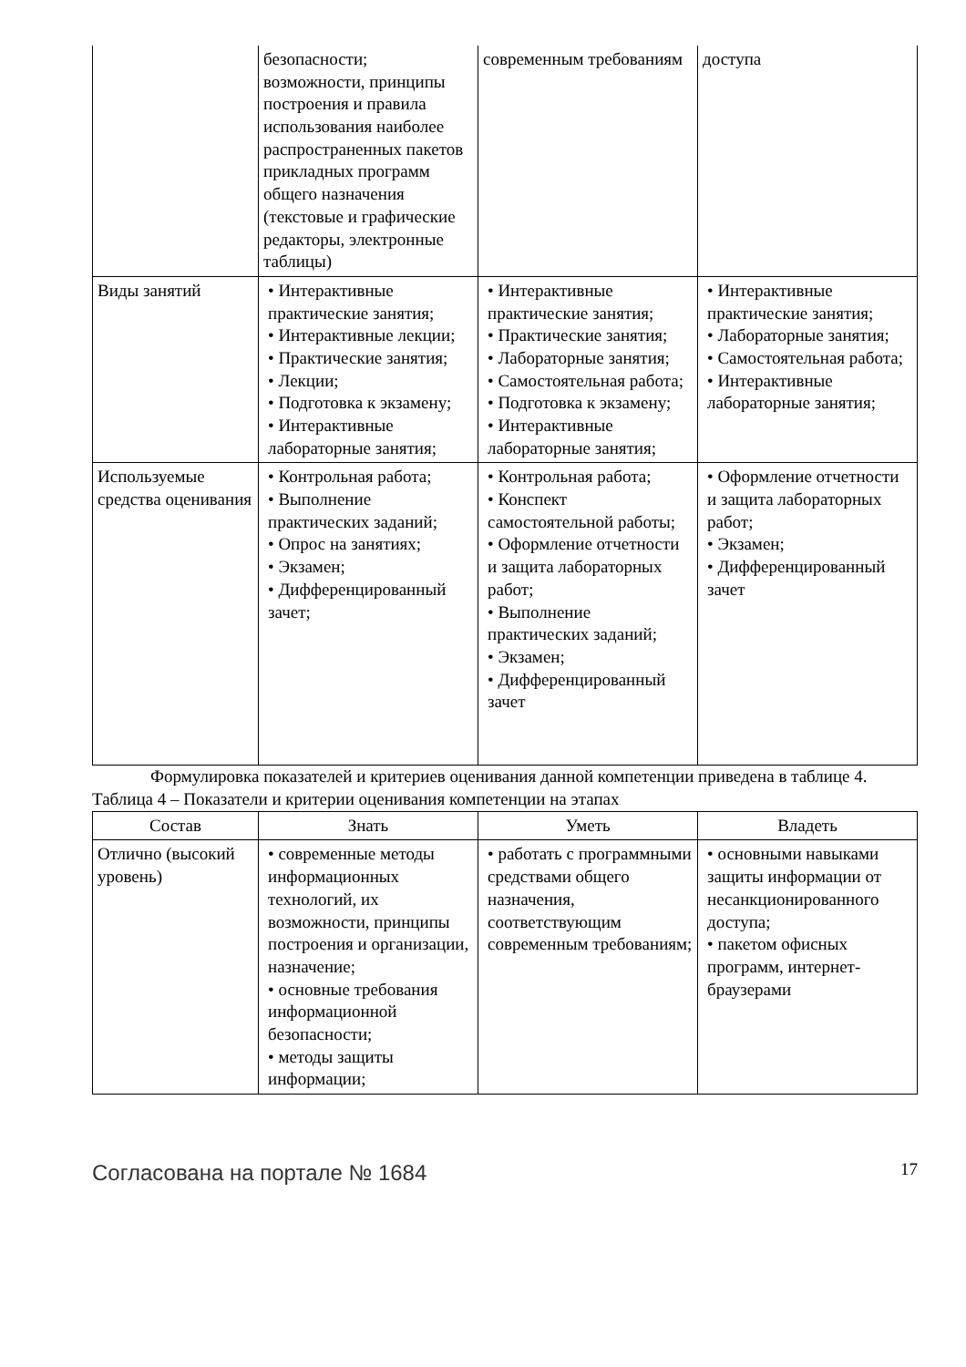| | безопасности; возможности, принципы построения и правила использования наиболее распространенных пакетов прикладных программ общего назначения (текстовые и графические редакторы, электронные таблицы) | современным требованиям | доступа |
| Виды занятий | • Интерактивные практические занятия; • Интерактивные лекции; • Практические занятия; • Лекции; • Подготовка к экзамену; • Интерактивные лабораторные занятия; | • Интерактивные практические занятия; • Практические занятия; • Лабораторные занятия; • Самостоятельная работа; • Подготовка к экзамену; • Интерактивные лабораторные занятия; | • Интерактивные практические занятия; • Лабораторные занятия; • Самостоятельная работа; • Интерактивные лабораторные занятия; |
| Используемые средства оценивания | • Контрольная работа; • Выполнение практических заданий; • Опрос на занятиях; • Экзамен; • Дифференцированный зачет; | • Контрольная работа; • Конспект самостоятельной работы; • Оформление отчетности и защита лабораторных работ; • Выполнение практических заданий; • Экзамен; • Дифференцированный зачет | • Оформление отчетности и защита лабораторных работ; • Экзамен; • Дифференцированный зачет |
Формулировка показателей и критериев оценивания данной компетенции приведена в таблице 4.
Таблица 4 – Показатели и критерии оценивания компетенции на этапах
| Состав | Знать | Уметь | Владеть |
| --- | --- | --- | --- |
| Отлично (высокий уровень) | • современные методы информационных технологий, их возможности, принципы построения и организации, назначение; • основные требования информационной безопасности; • методы защиты информации; | • работать с программными средствами общего назначения, соответствующим современным требованиям; | • основными навыками защиты информации от несанкционированного доступа; • пакетом офисных программ, интернет-браузерами |
Согласована на портале № 1684 17